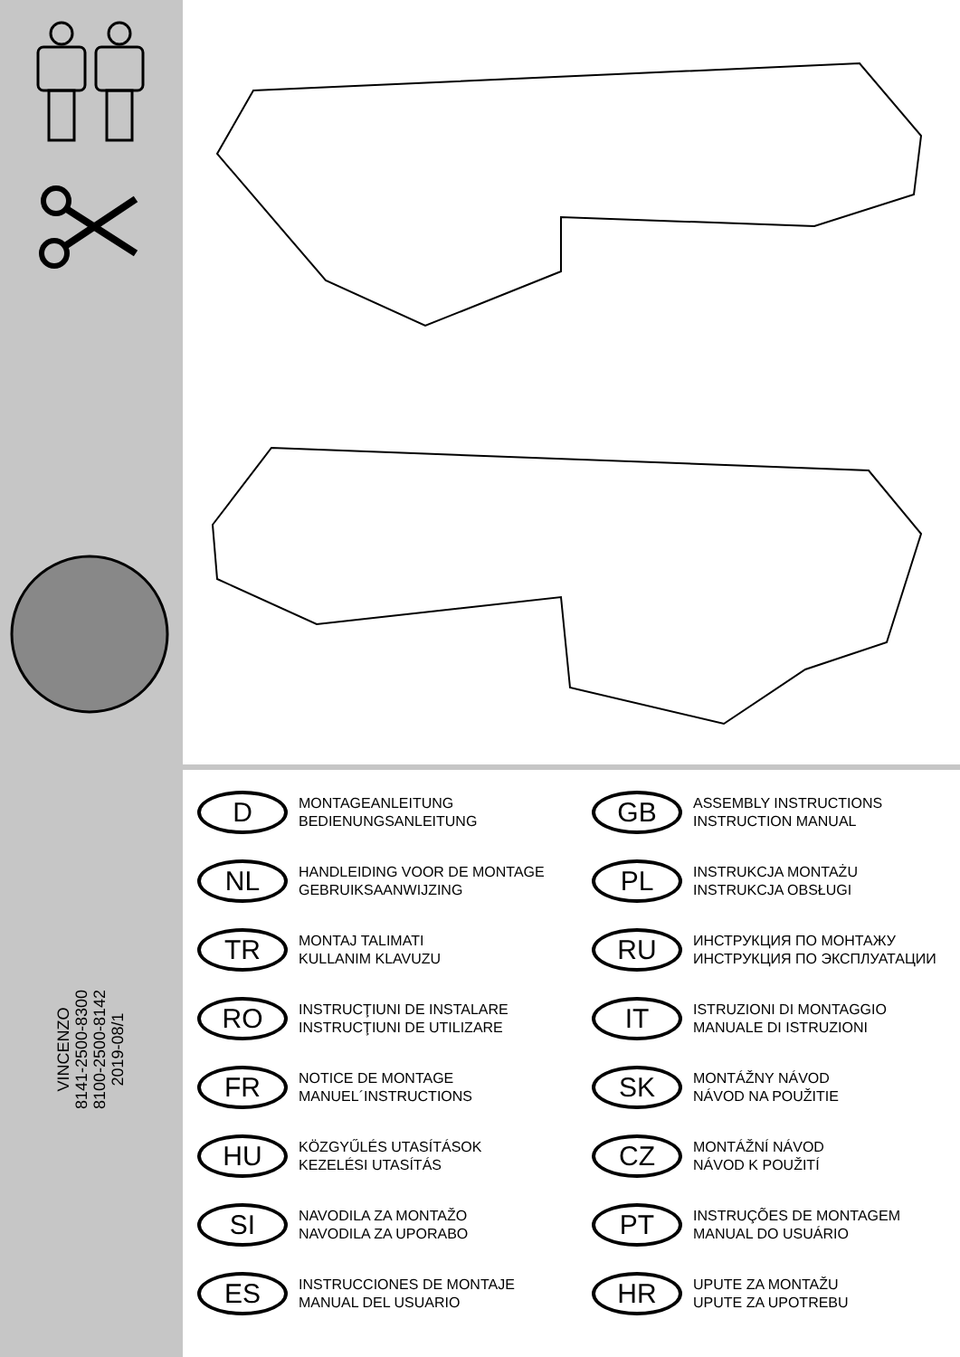VINCENZO
8141-2500-8300
8100-2500-8142
2019-08/1
D
MONTAGEANLEITUNG
BEDIENUNGSANLEITUNG
GB
ASSEMBLY INSTRUCTIONS
INSTRUCTION MANUAL
NL
HANDLEIDING VOOR DE MONTAGE
GEBRUIKSAANWIJZING
PL
INSTRUKCJA MONTAŻU
INSTRUKCJA OBSŁUGI
TR
MONTAJ TALIMATI
KULLANIM KLAVUZU
RU
ИНСТРУКЦИЯ ПО МОНТАЖУ
ИНСТРУКЦИЯ ПО ЭКСПЛУАТАЦИИ
RO
INSTRUCŢIUNI DE INSTALARE
INSTRUCŢIUNI DE UTILIZARE
IT
ISTRUZIONI DI MONTAGGIO
MANUALE DI ISTRUZIONI
FR
NOTICE DE MONTAGE
MANUEL´INSTRUCTIONS
SK
MONTÁŽNY NÁVOD
NÁVOD NA POUŽITIE
HU
KÖZGYŰLÉS UTASÍTÁSOK
KEZELÉSI UTASÍTÁS
CZ
MONTÁŽNÍ NÁVOD
NÁVOD K POUŽITÍ
SI
NAVODILA ZA MONTAŽO
NAVODILA ZA UPORABO
PT
INSTRUÇÕES DE MONTAGEM
MANUAL DO USUÁRIO
ES
INSTRUCCIONES DE MONTAJE
MANUAL DEL USUARIO
HR
UPUTE ZA MONTAŽU
UPUTE ZA UPOTREBU